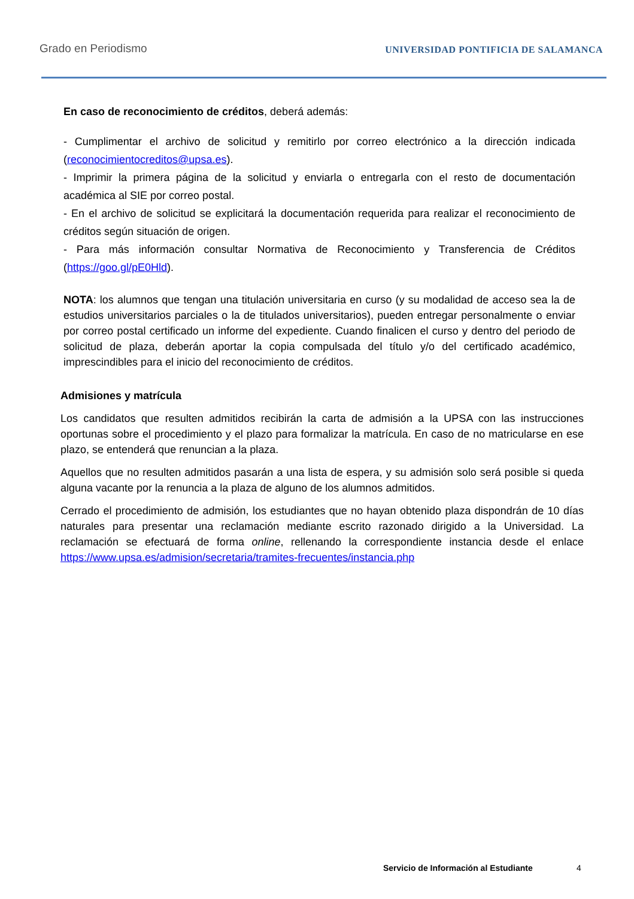Grado en Periodismo
UNIVERSIDAD PONTIFICIA DE SALAMANCA
En caso de reconocimiento de créditos, deberá además:
- Cumplimentar el archivo de solicitud y remitirlo por correo electrónico a la dirección indicada (reconocimientocreditos@upsa.es).
- Imprimir la primera página de la solicitud y enviarla o entregarla con el resto de documentación académica al SIE por correo postal.
- En el archivo de solicitud se explicitará la documentación requerida para realizar el reconocimiento de créditos según situación de origen.
- Para más información consultar Normativa de Reconocimiento y Transferencia de Créditos (https://goo.gl/pE0Hld).
NOTA: los alumnos que tengan una titulación universitaria en curso (y su modalidad de acceso sea la de estudios universitarios parciales o la de titulados universitarios), pueden entregar personalmente o enviar por correo postal certificado un informe del expediente. Cuando finalicen el curso y dentro del periodo de solicitud de plaza, deberán aportar la copia compulsada del título y/o del certificado académico, imprescindibles para el inicio del reconocimiento de créditos.
Admisiones y matrícula
Los candidatos que resulten admitidos recibirán la carta de admisión a la UPSA con las instrucciones oportunas sobre el procedimiento y el plazo para formalizar la matrícula. En caso de no matricularse en ese plazo, se entenderá que renuncian a la plaza.
Aquellos que no resulten admitidos pasarán a una lista de espera, y su admisión solo será posible si queda alguna vacante por la renuncia a la plaza de alguno de los alumnos admitidos.
Cerrado el procedimiento de admisión, los estudiantes que no hayan obtenido plaza dispondrán de 10 días naturales para presentar una reclamación mediante escrito razonado dirigido a la Universidad. La reclamación se efectuará de forma online, rellenando la correspondiente instancia desde el enlace https://www.upsa.es/admision/secretaria/tramites-frecuentes/instancia.php
Servicio de Información al Estudiante 4